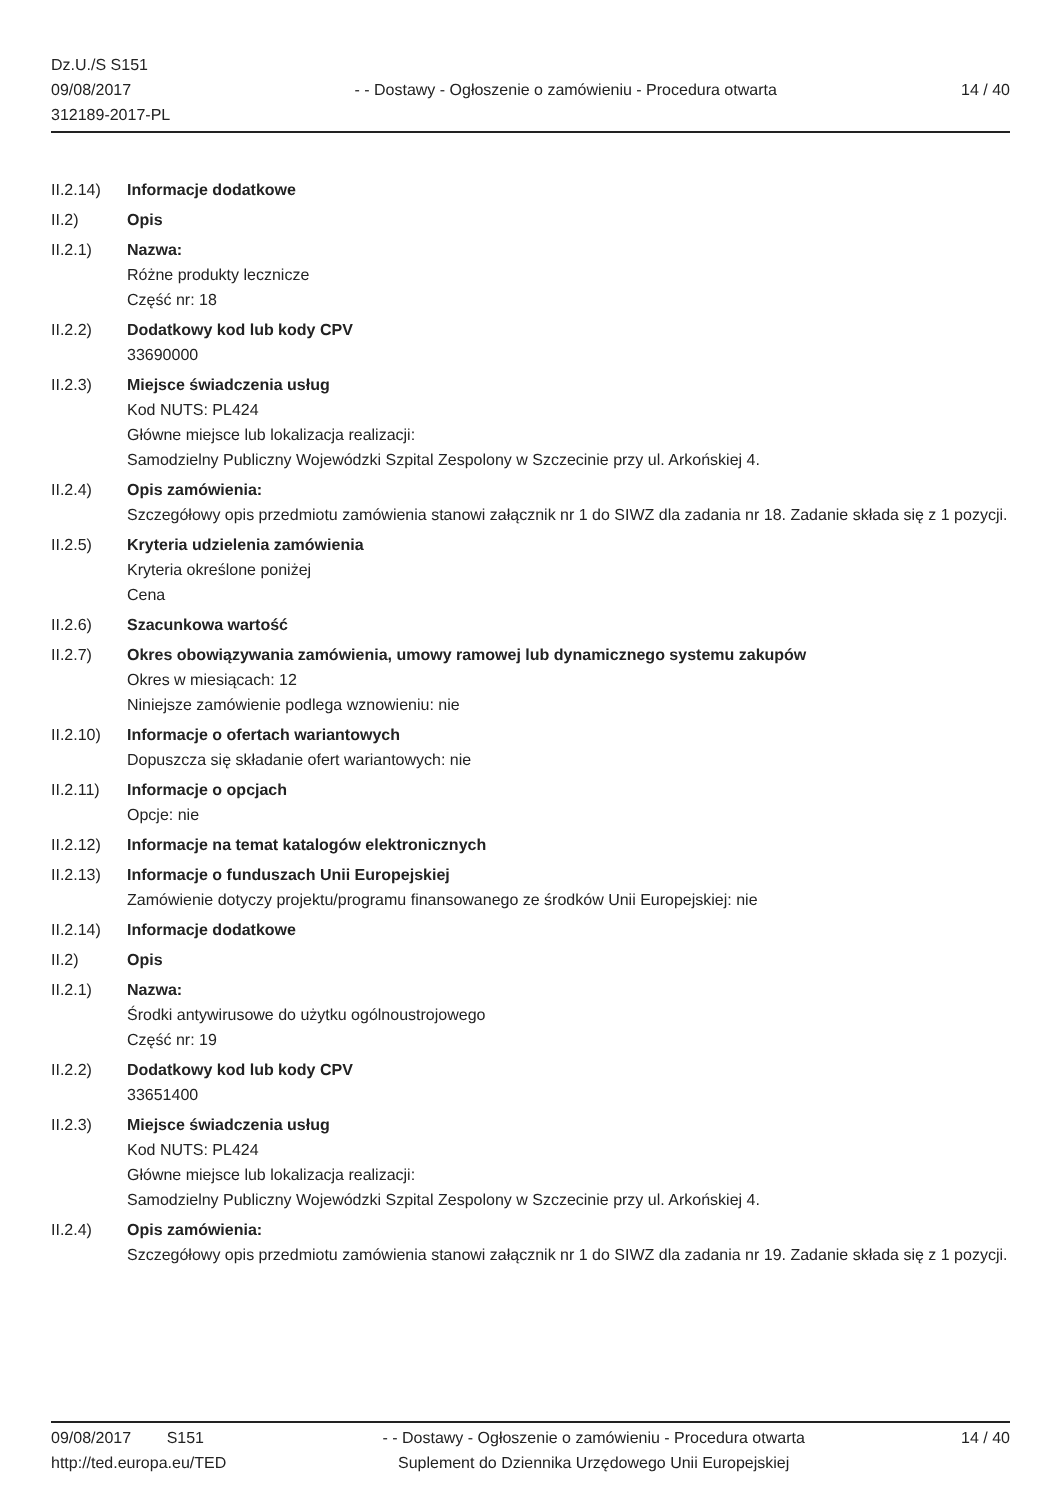Dz.U./S S151
09/08/2017
312189-2017-PL
- - Dostawy - Ogłoszenie o zamówieniu - Procedura otwarta
14 / 40
II.2.14)
Informacje dodatkowe
II.2) Opis
II.2.1) Nazwa:
Różne produkty lecznicze
Część nr: 18
II.2.2) Dodatkowy kod lub kody CPV
33690000
II.2.3) Miejsce świadczenia usług
Kod NUTS: PL424
Główne miejsce lub lokalizacja realizacji:
Samodzielny Publiczny Wojewódzki Szpital Zespolony w Szczecinie przy ul. Arkońskiej 4.
II.2.4) Opis zamówienia:
Szczegółowy opis przedmiotu zamówienia stanowi załącznik nr 1 do SIWZ dla zadania nr 18. Zadanie składa się z 1 pozycji.
II.2.5) Kryteria udzielenia zamówienia
Kryteria określone poniżej
Cena
II.2.6) Szacunkowa wartość
II.2.7) Okres obowiązywania zamówienia, umowy ramowej lub dynamicznego systemu zakupów
Okres w miesiącach: 12
Niniejsze zamówienie podlega wznowieniu: nie
II.2.10)
Informacje o ofertach wariantowych
Dopuszcza się składanie ofert wariantowych: nie
II.2.11)
Informacje o opcjach
Opcje: nie
II.2.12)
Informacje na temat katalogów elektronicznych
II.2.13)
Informacje o funduszach Unii Europejskiej
Zamówienie dotyczy projektu/programu finansowanego ze środków Unii Europejskiej: nie
II.2.14)
Informacje dodatkowe
II.2) Opis
II.2.1) Nazwa:
Środki antywirusowe do użytku ogólnoustrojowego
Część nr: 19
II.2.2) Dodatkowy kod lub kody CPV
33651400
II.2.3) Miejsce świadczenia usług
Kod NUTS: PL424
Główne miejsce lub lokalizacja realizacji:
Samodzielny Publiczny Wojewódzki Szpital Zespolony w Szczecinie przy ul. Arkońskiej 4.
II.2.4) Opis zamówienia:
Szczegółowy opis przedmiotu zamówienia stanowi załącznik nr 1 do SIWZ dla zadania nr 19. Zadanie składa się z 1 pozycji.
09/08/2017 S151
http://ted.europa.eu/TED
- - Dostawy - Ogłoszenie o zamówieniu - Procedura otwarta
Suplement do Dziennika Urzędowego Unii Europejskiej
14 / 40